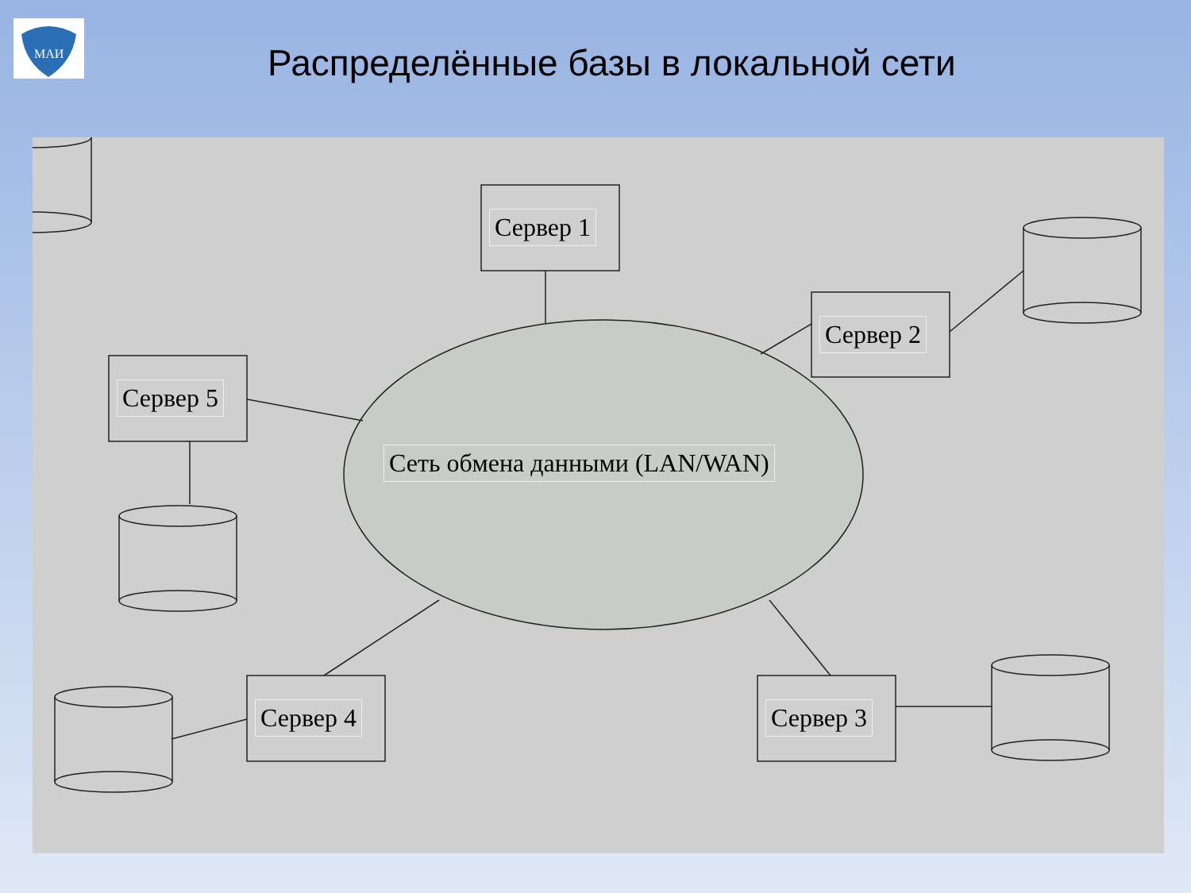МАИ
Распределённые базы в локальной сети
Сервер 1
Сервер 2
Сервер 5
Сеть обмена данными (LAN/WAN)
Сервер 4 Сервер 3